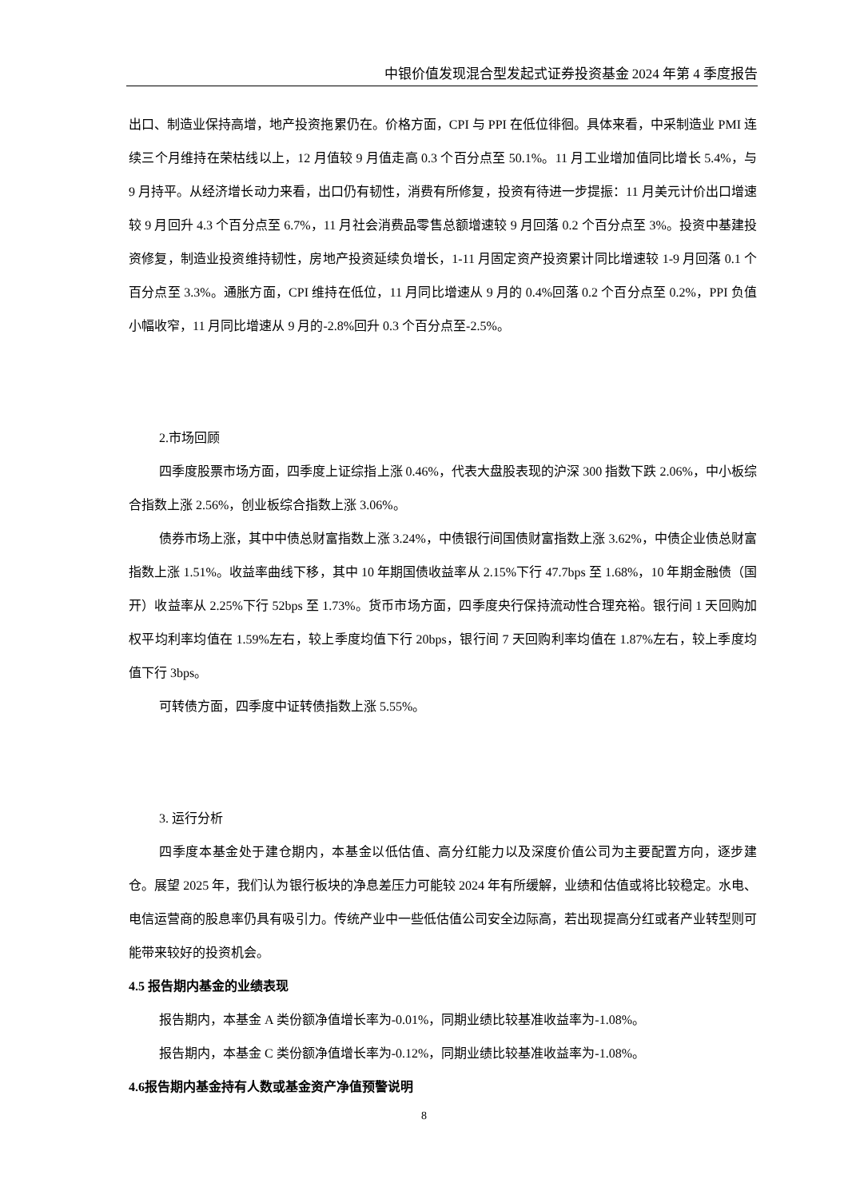中银价值发现混合型发起式证券投资基金 2024 年第 4 季度报告
出口、制造业保持高增，地产投资拖累仍在。价格方面，CPI 与 PPI 在低位徘徊。具体来看，中采制造业 PMI 连续三个月维持在荣枯线以上，12 月值较 9 月值走高 0.3 个百分点至 50.1%。11 月工业增加值同比增长 5.4%，与 9 月持平。从经济增长动力来看，出口仍有韧性，消费有所修复，投资有待进一步提振：11 月美元计价出口增速较 9 月回升 4.3 个百分点至 6.7%，11 月社会消费品零售总额增速较 9 月回落 0.2 个百分点至 3%。投资中基建投资修复，制造业投资维持韧性，房地产投资延续负增长，1-11 月固定资产投资累计同比增速较 1-9 月回落 0.1 个百分点至 3.3%。通胀方面，CPI 维持在低位，11 月同比增速从 9 月的 0.4%回落 0.2 个百分点至 0.2%，PPI 负值小幅收窄，11 月同比增速从 9 月的-2.8%回升 0.3 个百分点至-2.5%。
2.市场回顾
四季度股票市场方面，四季度上证综指上涨 0.46%，代表大盘股表现的沪深 300 指数下跌 2.06%，中小板综合指数上涨 2.56%，创业板综合指数上涨 3.06%。
债券市场上涨，其中中债总财富指数上涨 3.24%，中债银行间国债财富指数上涨 3.62%，中债企业债总财富指数上涨 1.51%。收益率曲线下移，其中 10 年期国债收益率从 2.15%下行 47.7bps 至 1.68%，10 年期金融债（国开）收益率从 2.25%下行 52bps 至 1.73%。货币市场方面，四季度央行保持流动性合理充裕。银行间 1 天回购加权平均利率均值在 1.59%左右，较上季度均值下行 20bps，银行间 7 天回购利率均值在 1.87%左右，较上季度均值下行 3bps。
可转债方面，四季度中证转债指数上涨 5.55%。
3. 运行分析
四季度本基金处于建仓期内，本基金以低估值、高分红能力以及深度价值公司为主要配置方向，逐步建仓。展望 2025 年，我们认为银行板块的净息差压力可能较 2024 年有所缓解，业绩和估值或将比较稳定。水电、电信运营商的股息率仍具有吸引力。传统产业中一些低估值公司安全边际高，若出现提高分红或者产业转型则可能带来较好的投资机会。
4.5 报告期内基金的业绩表现
报告期内，本基金 A 类份额净值增长率为-0.01%，同期业绩比较基准收益率为-1.08%。
报告期内，本基金 C 类份额净值增长率为-0.12%，同期业绩比较基准收益率为-1.08%。
4.6报告期内基金持有人数或基金资产净值预警说明
8